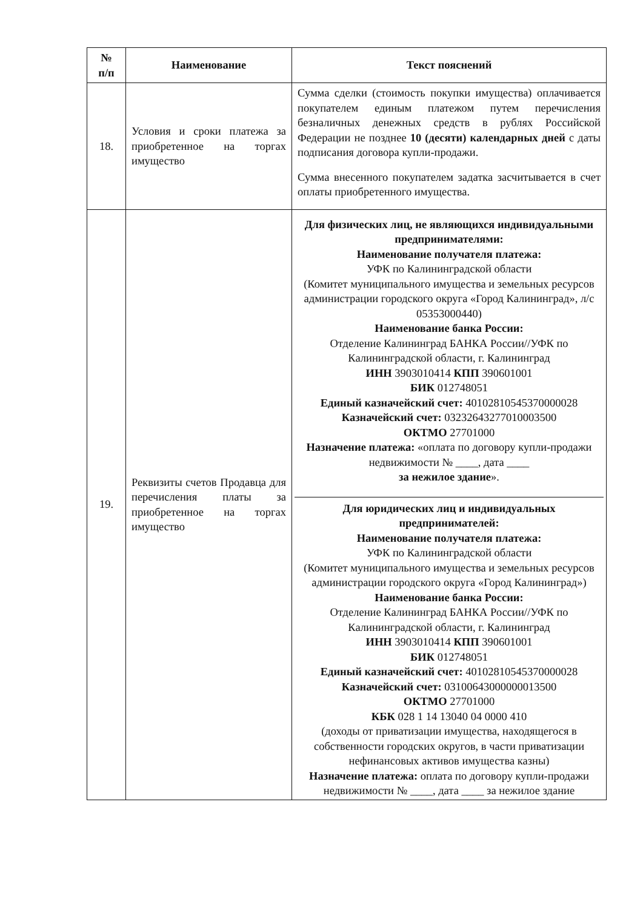| № п/п | Наименование | Текст пояснений |
| --- | --- | --- |
| 18. | Условия и сроки платежа за приобретенное на торгах имущество | Сумма сделки (стоимость покупки имущества) оплачивается покупателем единым платежом путем перечисления безналичных денежных средств в рублях Российской Федерации не позднее 10 (десяти) календарных дней с даты подписания договора купли-продажи. Сумма внесенного покупателем задатка засчитывается в счет оплаты приобретенного имущества. |
| 19. | Реквизиты счетов Продавца для перечисления платы за приобретенное на торгах имущество | Для физических лиц, не являющихся индивидуальными предпринимателями: Наименование получателя платежа: УФК по Калининградской области (Комитет муниципального имущества и земельных ресурсов администрации городского округа «Город Калининград», л/с 05353000440) Наименование банка России: Отделение Калининград БАНКА России//УФК по Калининградской области, г. Калининград ИНН 3903010414 КПП 390601001 БИК 012748051 Единый казначейский счет: 40102810545370000028 Казначейский счет: 03232643277010003500 ОКТМО 27701000 Назначение платежа: «оплата по договору купли-продажи недвижимости № ____, дата ____ за нежилое здание ». Для юридических лиц и индивидуальных предпринимателей: Наименование получателя платежа: УФК по Калининградской области (Комитет муниципального имущества и земельных ресурсов администрации городского округа «Город Калининград») Наименование банка России: Отделение Калининград БАНКА России//УФК по Калининградской области, г. Калининград ИНН 3903010414 КПП 390601001 БИК 012748051 Единый казначейский счет: 40102810545370000028 Казначейский счет: 03100643000000013500 ОКТМО 27701000 КБК 028 1 14 13040 04 0000 410 (доходы от приватизации имущества, находящегося в собственности городских округов, в части приватизации нефинансовых активов имущества казны) Назначение платежа: оплата по договору купли-продажи недвижимости № ____, дата ____ за нежилое здание |